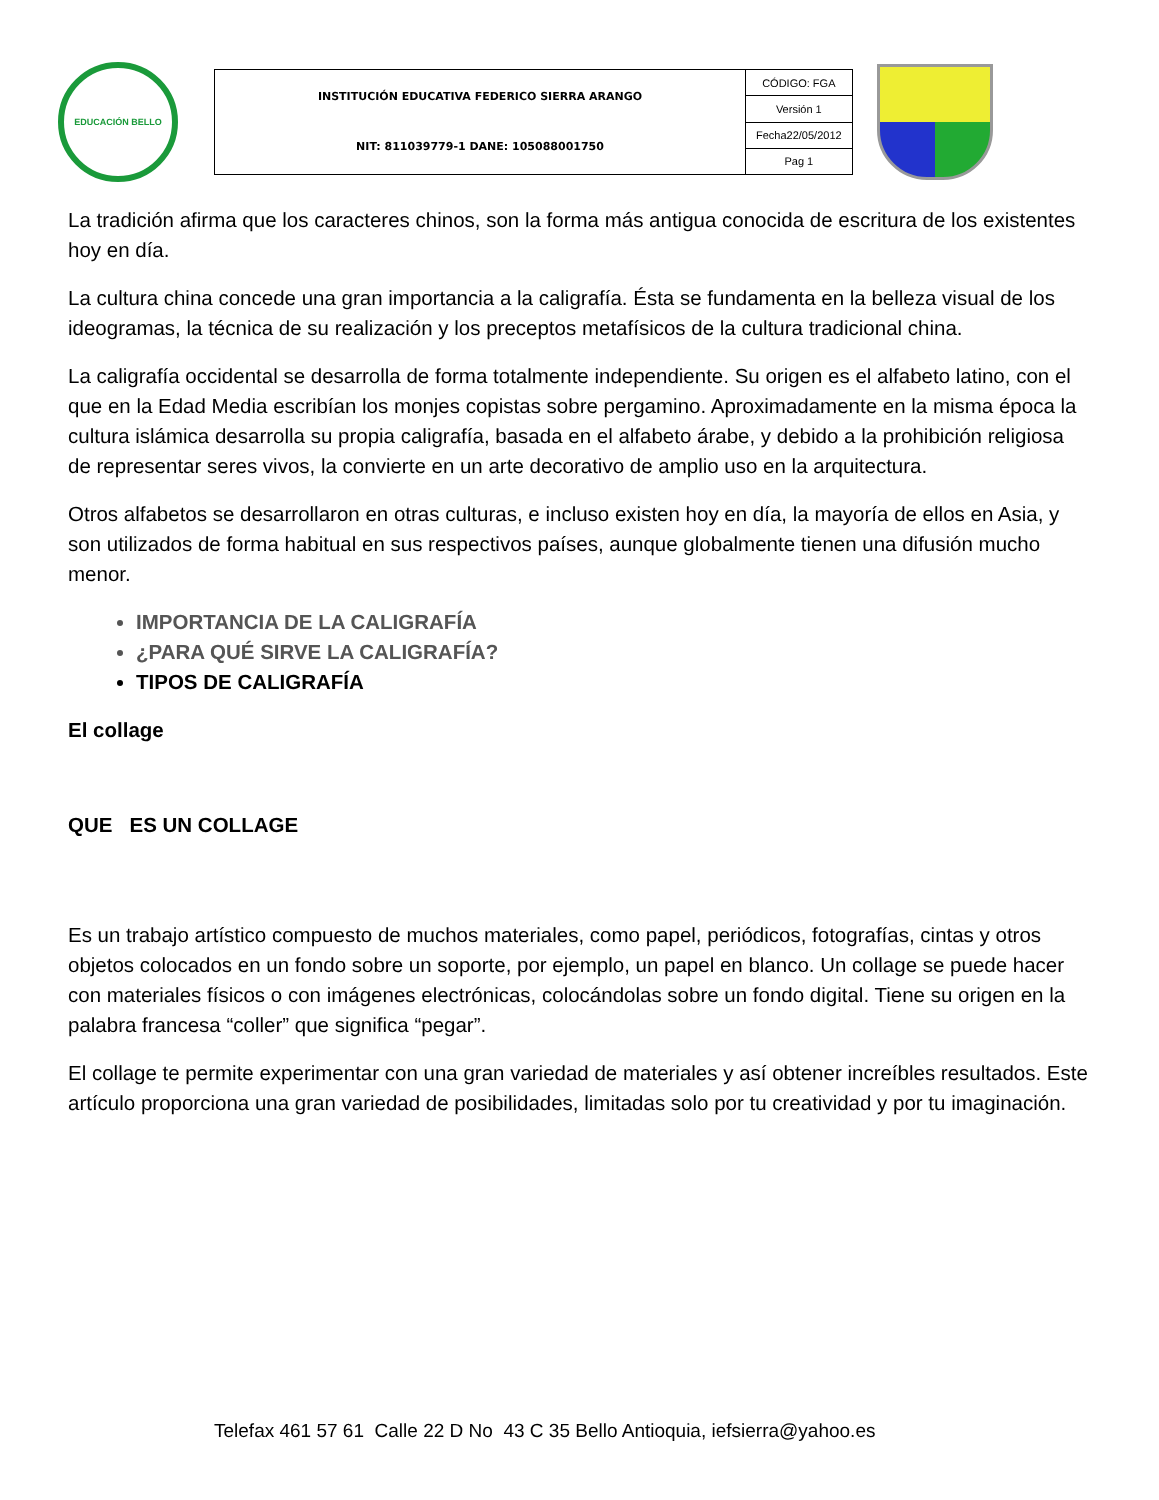EDUCACIÓN BELLO
| INSTITUCIÓN EDUCATIVA FEDERICO SIERRA ARANGO NIT: 811039779-1 DANE: 105088001750 | CÓDIGO: FGA |
| | Versión 1 |
| | Fecha22/05/2012 |
| | Pag 1 |
La tradición afirma que los caracteres chinos, son la forma más antigua conocida de escritura de los existentes hoy en día.
La cultura china concede una gran importancia a la caligrafía. Ésta se fundamenta en la belleza visual de los ideogramas, la técnica de su realización y los preceptos metafísicos de la cultura tradicional china.
La caligrafía occidental se desarrolla de forma totalmente independiente. Su origen es el alfabeto latino, con el que en la Edad Media escribían los monjes copistas sobre pergamino. Aproximadamente en la misma época la cultura islámica desarrolla su propia caligrafía, basada en el alfabeto árabe, y debido a la prohibición religiosa de representar seres vivos, la convierte en un arte decorativo de amplio uso en la arquitectura.
Otros alfabetos se desarrollaron en otras culturas, e incluso existen hoy en día, la mayoría de ellos en Asia, y son utilizados de forma habitual en sus respectivos países, aunque globalmente tienen una difusión mucho menor.
IMPORTANCIA DE LA CALIGRAFÍA
¿PARA QUÉ SIRVE LA CALIGRAFÍA?
TIPOS DE CALIGRAFÍA
El collage
QUE ES UN COLLAGE
Es un trabajo artístico compuesto de muchos materiales, como papel, periódicos, fotografías, cintas y otros objetos colocados en un fondo sobre un soporte, por ejemplo, un papel en blanco. Un collage se puede hacer con materiales físicos o con imágenes electrónicas, colocándolas sobre un fondo digital. Tiene su origen en la palabra francesa “coller” que significa “pegar”.
El collage te permite experimentar con una gran variedad de materiales y así obtener increíbles resultados. Este artículo proporciona una gran variedad de posibilidades, limitadas solo por tu creatividad y por tu imaginación.
Telefax 461 57 61 Calle 22 D No 43 C 35 Bello Antioquia, iefsierra@yahoo.es